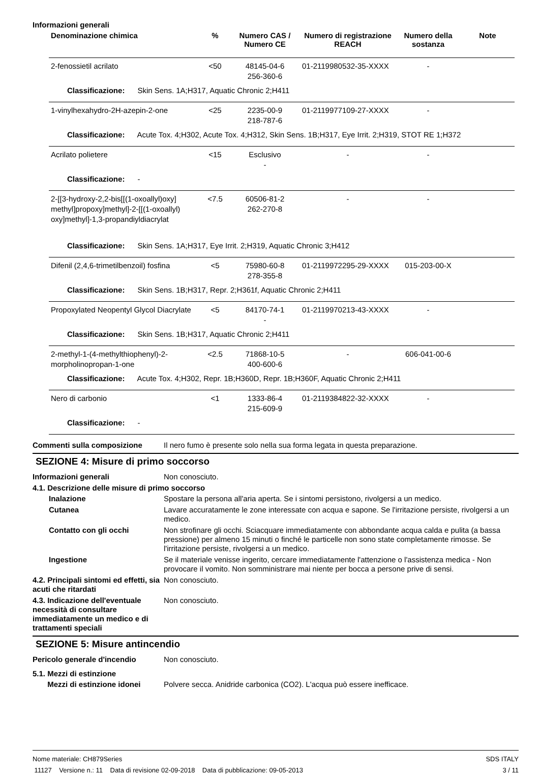Informazioni generali
| Denominazione chimica | % | Numero CAS / Numero CE | Numero di registrazione REACH | Numero della sostanza | Note |
| --- | --- | --- | --- | --- | --- |
| 2-fenossietil acrilato | <50 | 48145-04-6 256-360-6 | 01-2119980532-35-XXXX | - | |
| Classificazione: Skin Sens. 1A;H317, Aquatic Chronic 2;H411 | | | | | |
| 1-vinylhexahydro-2H-azepin-2-one | <25 | 2235-00-9 218-787-6 | 01-2119977109-27-XXXX | - | |
| Classificazione: Acute Tox. 4;H302, Acute Tox. 4;H312, Skin Sens. 1B;H317, Eye Irrit. 2;H319, STOT RE 1;H372 | | | | | |
| Acrilato polietere | <15 | Esclusivo - | - | - | |
| Classificazione: - | | | | | |
| 2-[[3-hydroxy-2,2-bis[[(1-oxoallyl)oxy] methyl]propoxy]methyl]-2-[[(1-oxoallyl) oxy]methyl]-1,3-propandiyldiacrylat | <7.5 | 60506-81-2 262-270-8 | - | - | |
| Classificazione: Skin Sens. 1A;H317, Eye Irrit. 2;H319, Aquatic Chronic 3;H412 | | | | | |
| Difenil (2,4,6-trimetilbenzoil) fosfina | <5 | 75980-60-8 278-355-8 | 01-2119972295-29-XXXX | 015-203-00-X | |
| Classificazione: Skin Sens. 1B;H317, Repr. 2;H361f, Aquatic Chronic 2;H411 | | | | | |
| Propoxylated Neopentyl Glycol Diacrylate | <5 | 84170-74-1 - | 01-2119970213-43-XXXX | - | |
| Classificazione: Skin Sens. 1B;H317, Aquatic Chronic 2;H411 | | | | | |
| 2-methyl-1-(4-methylthiophenyl)-2-morpholinopropan-1-one | <2.5 | 71868-10-5 400-600-6 | - | 606-041-00-6 | |
| Classificazione: Acute Tox. 4;H302, Repr. 1B;H360D, Repr. 1B;H360F, Aquatic Chronic 2;H411 | | | | | |
| Nero di carbonio | <1 | 1333-86-4 215-609-9 | 01-2119384822-32-XXXX | - | |
| Classificazione: - | | | | | |
Commenti sulla composizione Il nero fumo è presente solo nella sua forma legata in questa preparazione.
SEZIONE 4: Misure di primo soccorso
Informazioni generali Non conosciuto.
4.1. Descrizione delle misure di primo soccorso
Inalazione Spostare la persona all'aria aperta. Se i sintomi persistono, rivolgersi a un medico.
Cutanea Lavare accuratamente le zone interessate con acqua e sapone. Se l'irritazione persiste, rivolgersi a un medico.
Contatto con gli occhi Non strofinare gli occhi. Sciacquare immediatamente con abbondante acqua calda e pulita (a bassa pressione) per almeno 15 minuti o finché le particelle non sono state completamente rimosse. Se l'irritazione persiste, rivolgersi a un medico.
Ingestione Se il materiale venisse ingerito, cercare immediatamente l'attenzione o l'assistenza medica - Non provocare il vomito. Non somministrare mai niente per bocca a persone prive di sensi.
4.2. Principali sintomi ed effetti, sia acuti che ritardati
Non conosciuto.
4.3. Indicazione dell'eventuale necessità di consultare immediatamente un medico e di trattamenti speciali
Non conosciuto.
SEZIONE 5: Misure antincendio
Pericolo generale d'incendio Non conosciuto.
5.1. Mezzi di estinzione
Mezzi di estinzione idonei Polvere secca. Anidride carbonica (CO2). L'acqua può essere inefficace.
Nome materiale: CH879Series
11127 Versione n.: 11 Data di revisione 02-09-2018 Data di pubblicazione: 09-05-2013
SDS ITALY
3 / 11